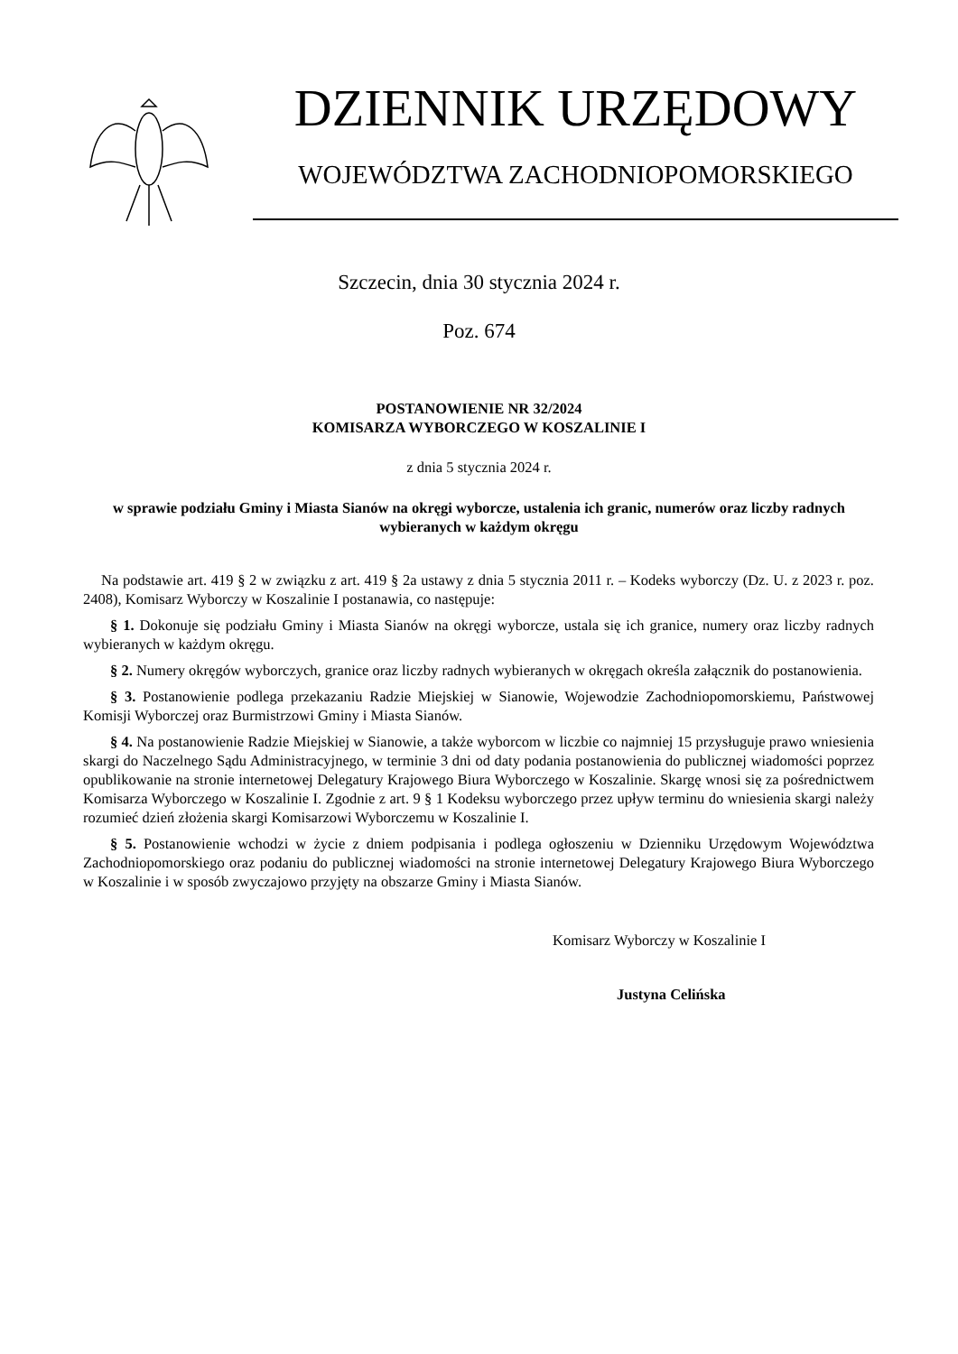DZIENNIK URZĘDOWY
WOJEWÓDZTWA ZACHODNIOPOMORSKIEGO
Szczecin, dnia 30 stycznia 2024 r.
Poz. 674
POSTANOWIENIE NR 32/2024
KOMISARZA WYBORCZEGO W KOSZALINIE I
z dnia 5 stycznia 2024 r.
w sprawie podziału Gminy i Miasta Sianów na okręgi wyborcze, ustalenia ich granic, numerów oraz liczby radnych wybieranych w każdym okręgu
Na podstawie art. 419 § 2 w związku z art. 419 § 2a ustawy z dnia 5 stycznia 2011 r. – Kodeks wyborczy (Dz. U. z 2023 r. poz. 2408), Komisarz Wyborczy w Koszalinie I postanawia, co następuje:
§ 1. Dokonuje się podziału Gminy i Miasta Sianów na okręgi wyborcze, ustala się ich granice, numery oraz liczby radnych wybieranych w każdym okręgu.
§ 2. Numery okręgów wyborczych, granice oraz liczby radnych wybieranych w okręgach określa załącznik do postanowienia.
§ 3. Postanowienie podlega przekazaniu Radzie Miejskiej w Sianowie, Wojewodzie Zachodniopomorskiemu, Państwowej Komisji Wyborczej oraz Burmistrzowi Gminy i Miasta Sianów.
§ 4. Na postanowienie Radzie Miejskiej w Sianowie, a także wyborcom w liczbie co najmniej 15 przysługuje prawo wniesienia skargi do Naczelnego Sądu Administracyjnego, w terminie 3 dni od daty podania postanowienia do publicznej wiadomości poprzez opublikowanie na stronie internetowej Delegatury Krajowego Biura Wyborczego w Koszalinie. Skargę wnosi się za pośrednictwem Komisarza Wyborczego w Koszalinie I. Zgodnie z art. 9 § 1 Kodeksu wyborczego przez upływ terminu do wniesienia skargi należy rozumieć dzień złożenia skargi Komisarzowi Wyborczemu w Koszalinie I.
§ 5. Postanowienie wchodzi w życie z dniem podpisania i podlega ogłoszeniu w Dzienniku Urzędowym Województwa Zachodniopomorskiego oraz podaniu do publicznej wiadomości na stronie internetowej Delegatury Krajowego Biura Wyborczego w Koszalinie i w sposób zwyczajowo przyjęty na obszarze Gminy i Miasta Sianów.
Komisarz Wyborczy w Koszalinie I
Justyna Celińska